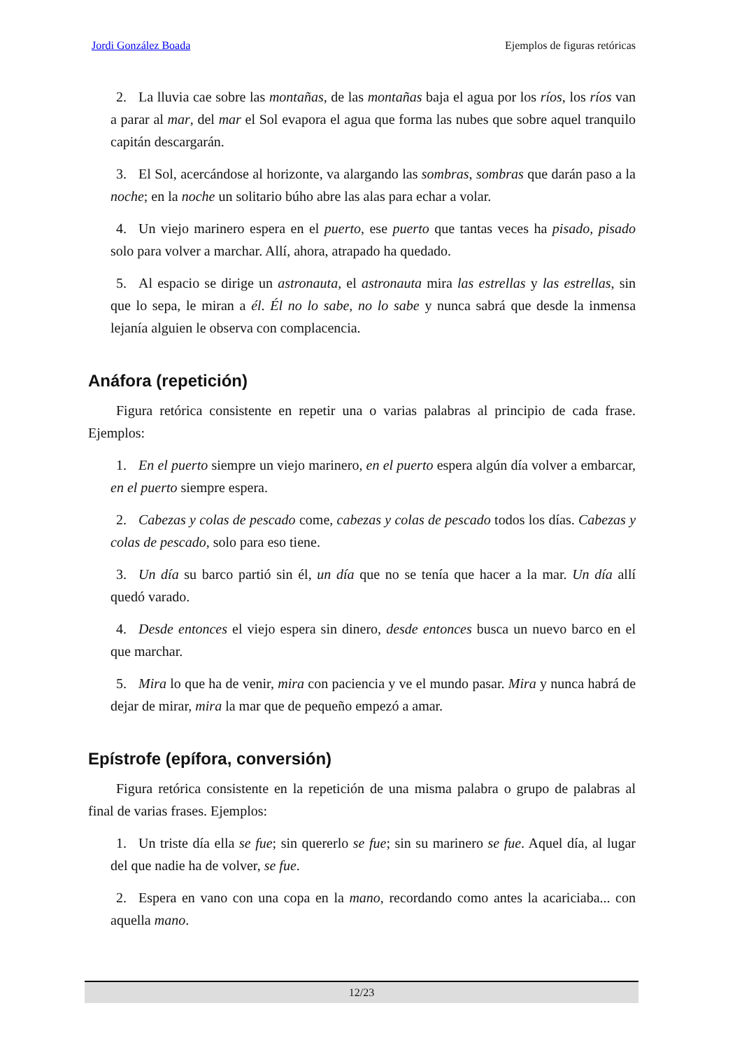Jordi González Boada Ejemplos de figuras retóricas
2. La lluvia cae sobre las montañas, de las montañas baja el agua por los ríos, los ríos van a parar al mar, del mar el Sol evapora el agua que forma las nubes que sobre aquel tranquilo capitán descargarán.
3. El Sol, acercándose al horizonte, va alargando las sombras, sombras que darán paso a la noche; en la noche un solitario búho abre las alas para echar a volar.
4. Un viejo marinero espera en el puerto, ese puerto que tantas veces ha pisado, pisado solo para volver a marchar. Allí, ahora, atrapado ha quedado.
5. Al espacio se dirige un astronauta, el astronauta mira las estrellas y las estrellas, sin que lo sepa, le miran a él. Él no lo sabe, no lo sabe y nunca sabrá que desde la inmensa lejanía alguien le observa con complacencia.
Anáfora (repetición)
Figura retórica consistente en repetir una o varias palabras al principio de cada frase. Ejemplos:
1. En el puerto siempre un viejo marinero, en el puerto espera algún día volver a embarcar, en el puerto siempre espera.
2. Cabezas y colas de pescado come, cabezas y colas de pescado todos los días. Cabezas y colas de pescado, solo para eso tiene.
3. Un día su barco partió sin él, un día que no se tenía que hacer a la mar. Un día allí quedó varado.
4. Desde entonces el viejo espera sin dinero, desde entonces busca un nuevo barco en el que marchar.
5. Mira lo que ha de venir, mira con paciencia y ve el mundo pasar. Mira y nunca habrá de dejar de mirar, mira la mar que de pequeño empezó a amar.
Epístrofe (epífora, conversión)
Figura retórica consistente en la repetición de una misma palabra o grupo de palabras al final de varias frases. Ejemplos:
1. Un triste día ella se fue; sin quererlo se fue; sin su marinero se fue. Aquel día, al lugar del que nadie ha de volver, se fue.
2. Espera en vano con una copa en la mano, recordando como antes la acariciaba... con aquella mano.
12/23